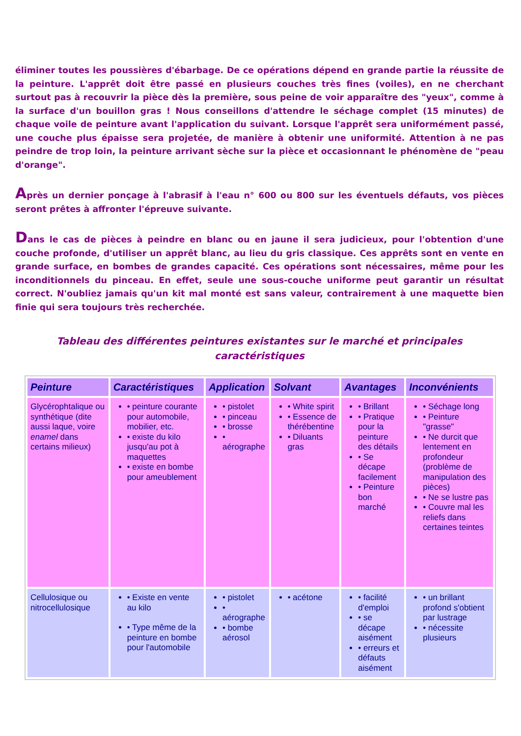éliminer toutes les poussières d'ébarbage. De ce opérations dépend en grande partie la réussite de la peinture. L'apprêt doit être passé en plusieurs couches très fines (voiles), en ne cherchant surtout pas à recouvrir la pièce dès la première, sous peine de voir apparaître des "yeux", comme à la surface d'un bouillon gras ! Nous conseillons d'attendre le séchage complet (15 minutes) de chaque voile de peinture avant l'application du suivant. Lorsque l'apprêt sera uniformément passé, une couche plus épaisse sera projetée, de manière à obtenir une uniformité. Attention à ne pas peindre de trop loin, la peinture arrivant sèche sur la pièce et occasionnant le phénomène de "peau d'orange".
Après un dernier ponçage à l'abrasif à l'eau n° 600 ou 800 sur les éventuels défauts, vos pièces seront prêtes à affronter l'épreuve suivante.
Dans le cas de pièces à peindre en blanc ou en jaune il sera judicieux, pour l'obtention d'une couche profonde, d'utiliser un apprêt blanc, au lieu du gris classique. Ces apprêts sont en vente en grande surface, en bombes de grandes capacité. Ces opérations sont nécessaires, même pour les inconditionnels du pinceau. En effet, seule une sous-couche uniforme peut garantir un résultat correct. N'oubliez jamais qu'un kit mal monté est sans valeur, contrairement à une maquette bien finie qui sera toujours très recherchée.
Tableau des différentes peintures existantes sur le marché et principales caractéristiques
| Peinture | Caractéristiques | Application | Solvant | Avantages | Inconvénients |
| --- | --- | --- | --- | --- | --- |
| Glycérophtalique ou synthétique (dite aussi laque, voire enamel dans certains milieux) | • peinture courante pour automobile, mobilier, etc. • existe du kilo jusqu'au pot à maquettes • existe en bombe pour ameublement | • pistolet • pinceau • brosse • aérographe | • White spirit • Essence de thérébentine • Diluants gras | • Brillant • Pratique pour la peinture des détails • Se décape facilement • Peinture bon marché | • Séchage long • Peinture "grasse" • Ne durcit que lentement en profondeur (problème de manipulation des pièces) • Ne se lustre pas • Couvre mal les reliefs dans certaines teintes |
| Cellulosique ou nitrocellulosique | • Existe en vente au kilo • Type même de la peinture en bombe pour l'automobile | • pistolet • aérographe • bombe aérosol | • acétone | • facilité d'emploi • se décape aisément • erreurs et défauts aisément | • un brillant profond s'obtient par lustrage • nécessite plusieurs |